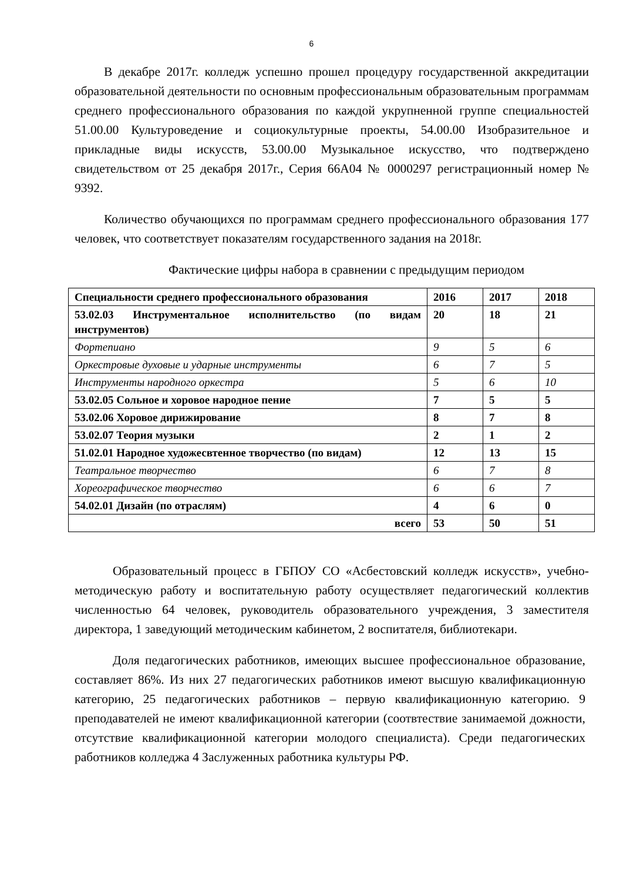6
В декабре 2017г. колледж успешно прошел процедуру государственной аккредитации образовательной деятельности по основным профессиональным образовательным программам среднего профессионального образования по каждой укрупненной группе специальностей 51.00.00 Культуроведение и социокультурные проекты, 54.00.00 Изобразительное и прикладные виды искусств, 53.00.00 Музыкальное искусство, что подтверждено свидетельством от 25 декабря 2017г., Серия 66А04 № 0000297 регистрационный номер № 9392.
Количество обучающихся по программам среднего профессионального образования 177 человек, что соответствует показателям государственного задания на 2018г.
Фактические цифры набора в сравнении с предыдущим периодом
| Специальности среднего профессионального образования | 2016 | 2017 | 2018 |
| 53.02.03 Инструментальное исполнительство (по видам инструментов) | 20 | 18 | 21 |
| Фортепиано | 9 | 5 | 6 |
| Оркестровые духовые и ударные инструменты | 6 | 7 | 5 |
| Инструменты народного оркестра | 5 | 6 | 10 |
| 53.02.05 Сольное и хоровое народное пение | 7 | 5 | 5 |
| 53.02.06 Хоровое дирижирование | 8 | 7 | 8 |
| 53.02.07 Теория музыки | 2 | 1 | 2 |
| 51.02.01 Народное художесвтенное творчество (по видам) | 12 | 13 | 15 |
| Театральное творчество | 6 | 7 | 8 |
| Хореографическое творчество | 6 | 6 | 7 |
| 54.02.01 Дизайн (по отраслям) | 4 | 6 | 0 |
| всего | 53 | 50 | 51 |
Образовательный процесс в ГБПОУ СО «Асбестовский колледж искусств», учебно-методическую работу и воспитательную работу осуществляет педагогический коллектив численностью 64 человек, руководитель образовательного учреждения, 3 заместителя директора, 1 заведующий методическим кабинетом, 2 воспитателя, библиотекари.
Доля педагогических работников, имеющих высшее профессиональное образование, составляет 86%. Из них 27 педагогических работников имеют высшую квалификационную категорию, 25 педагогических работников – первую квалификационную категорию. 9 преподавателей не имеют квалификационной категории (соотвтествие занимаемой дожности, отсутствие квалификационной категории молодого специалиста). Среди педагогических работников колледжа 4 Заслуженных работника культуры РФ.